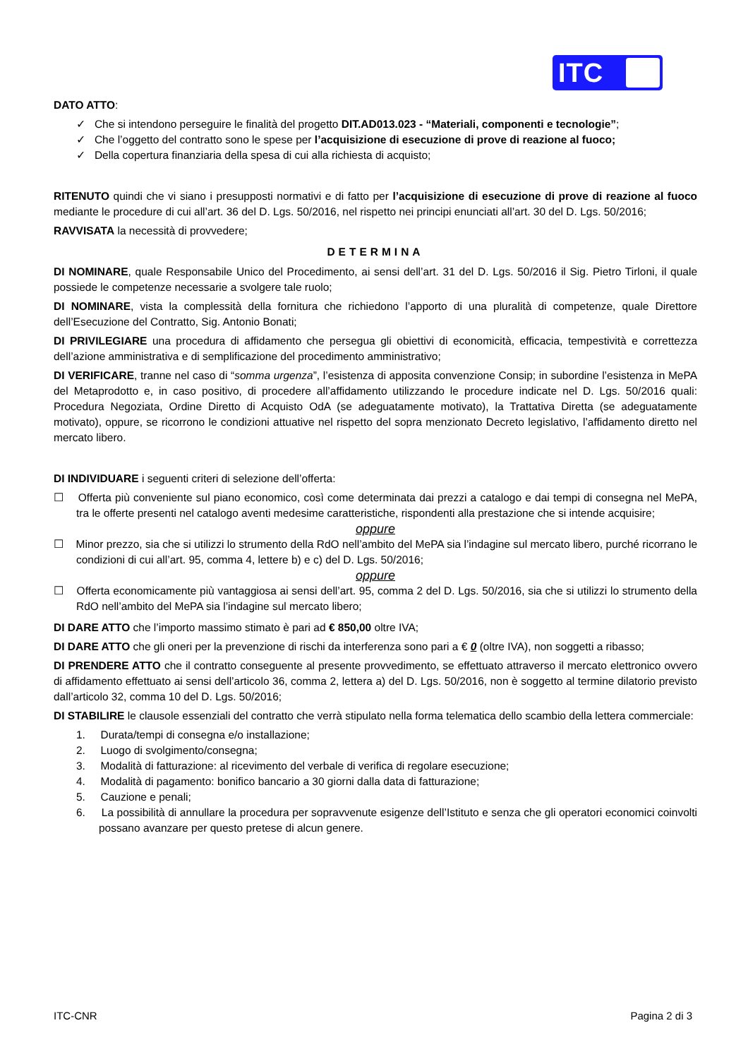ITC
DATO ATTO:
✓ Che si intendono perseguire le finalità del progetto DIT.AD013.023 - “Materiali, componenti e tecnologie”;
✓ Che l’oggetto del contratto sono le spese per l’acquisizione di esecuzione di prove di reazione al fuoco;
✓ Della copertura finanziaria della spesa di cui alla richiesta di acquisto;
RITENUTO quindi che vi siano i presupposti normativi e di fatto per l’acquisizione di esecuzione di prove di reazione al fuoco mediante le procedure di cui all’art. 36 del D. Lgs. 50/2016, nel rispetto nei principi enunciati all’art. 30 del D. Lgs. 50/2016;
RAVVISATA la necessità di provvedere;
DETERMINA
DI NOMINARE, quale Responsabile Unico del Procedimento, ai sensi dell’art. 31 del D. Lgs. 50/2016 il Sig. Pietro Tirloni, il quale possiede le competenze necessarie a svolgere tale ruolo;
DI NOMINARE, vista la complessità della fornitura che richiedono l’apporto di una pluralità di competenze, quale Direttore dell’Esecuzione del Contratto, Sig. Antonio Bonati;
DI PRIVILEGIARE una procedura di affidamento che persegua gli obiettivi di economicità, efficacia, tempestività e correttezza dell’azione amministrativa e di semplificazione del procedimento amministrativo;
DI VERIFICARE, tranne nel caso di “somma urgenza”, l’esistenza di apposita convenzione Consip; in subordine l’esistenza in MePA del Metaprodotto e, in caso positivo, di procedere all’affidamento utilizzando le procedure indicate nel D. Lgs. 50/2016 quali: Procedura Negoziata, Ordine Diretto di Acquisto OdA (se adeguatamente motivato), la Trattativa Diretta (se adeguatamente motivato), oppure, se ricorrono le condizioni attuative nel rispetto del sopra menzionato Decreto legislativo, l’affidamento diretto nel mercato libero.
DI INDIVIDUARE i seguenti criteri di selezione dell’offerta:
☐ Offerta più conveniente sul piano economico, così come determinata dai prezzi a catalogo e dai tempi di consegna nel MePA, tra le offerte presenti nel catalogo aventi medesime caratteristiche, rispondenti alla prestazione che si intende acquisire;
oppure
☐ Minor prezzo, sia che si utilizzi lo strumento della RdO nell’ambito del MePA sia l’indagine sul mercato libero, purché ricorrano le condizioni di cui all’art. 95, comma 4, lettere b) e c) del D. Lgs. 50/2016;
oppure
☐ Offerta economicamente più vantaggiosa ai sensi dell’art. 95, comma 2 del D. Lgs. 50/2016, sia che si utilizzi lo strumento della RdO nell’ambito del MePA sia l’indagine sul mercato libero;
DI DARE ATTO che l’importo massimo stimato è pari ad € 850,00 oltre IVA;
DI DARE ATTO che gli oneri per la prevenzione di rischi da interferenza sono pari a € 0 (oltre IVA), non soggetti a ribasso;
DI PRENDERE ATTO che il contratto conseguente al presente provvedimento, se effettuato attraverso il mercato elettronico ovvero di affidamento effettuato ai sensi dell’articolo 36, comma 2, lettera a) del D. Lgs. 50/2016, non è soggetto al termine dilatorio previsto dall’articolo 32, comma 10 del D. Lgs. 50/2016;
DI STABILIRE le clausole essenziali del contratto che verrà stipulato nella forma telematica dello scambio della lettera commerciale:
1. Durata/tempi di consegna e/o installazione;
2. Luogo di svolgimento/consegna;
3. Modalità di fatturazione: al ricevimento del verbale di verifica di regolare esecuzione;
4. Modalità di pagamento: bonifico bancario a 30 giorni dalla data di fatturazione;
5. Cauzione e penali;
6. La possibilità di annullare la procedura per sopravvenute esigenze dell’Istituto e senza che gli operatori economici coinvolti possano avanzare per questo pretese di alcun genere.
ITC-CNR Pagina 2 di 3